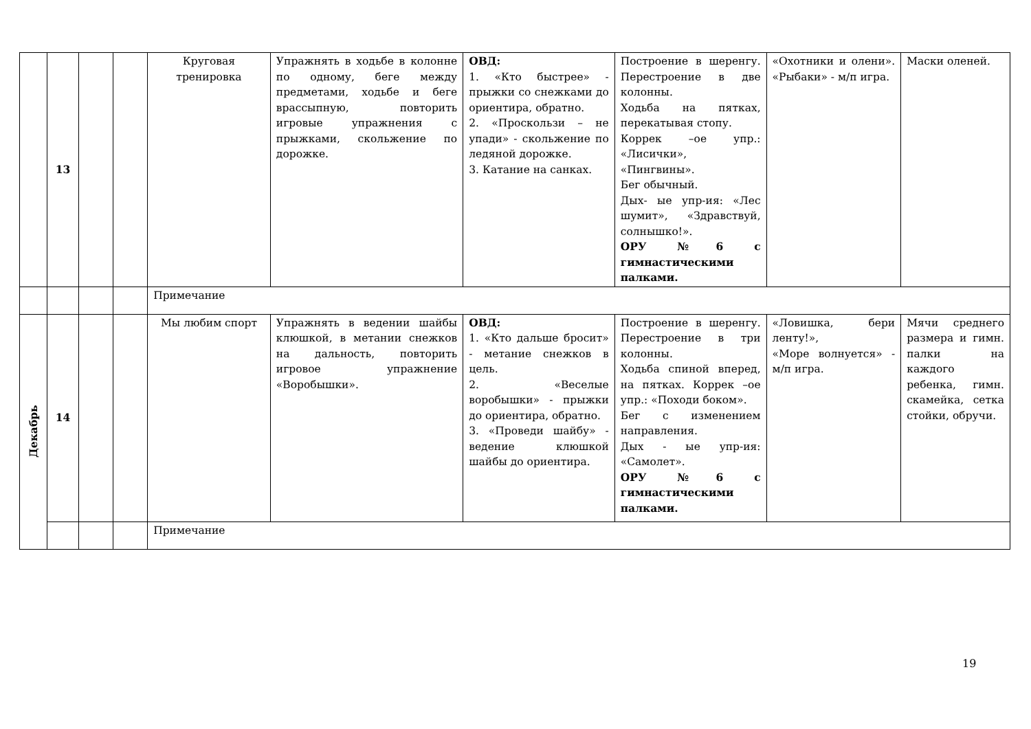| | 13 | | | Круговая тренировка | Упражнять в ходьбе в колонне по одному, беге между предметами, ходьбе и беге врассыпную, повторить игровые упражнения с прыжками, скольжение по дорожке. | ОВД: 1. «Кто быстрее» - прыжки со снежками до ориентира, обратно. 2. «Проскользи – не упади» - скольжение по ледяной дорожке. 3. Катание на санках. | Построение в шеренгу. Перестроение в две колонны. Ходьба на пятках, перекатывая стопу. Коррек –ое упр.: «Лисички», «Пингвины». Бег обычный. Дых- ые упр-ия: «Лес шумит», «Здравствуй, солнышко!». ОРУ №6 с гимнастическими палками. | «Охотники и олени». «Рыбаки» - м/п игра. | Маски оленей. |
| | | | | Примечание | | | | | |
| Декабрь | 14 | | | Мы любим спорт | Упражнять в ведении шайбы клюшкой, в метании снежков на дальность, повторить игровое упражнение «Воробышки». | ОВД: 1. «Кто дальше бросит» - метание снежков в цель. 2. «Веселые воробышки» - прыжки до ориентира, обратно. 3. «Проведи шайбу» - ведение клюшкой шайбы до ориентира. | Построение в шеренгу. Перестроение в три колонны. Ходьба спиной вперед, на пятках. Коррек –ое упр.: «Походи боком». Бег с изменением направления. Дых - ые упр-ия: «Самолет». ОРУ №6 с гимнастическими палками. | «Ловишка, бери ленту!», «Море волнуется» - м/п игра. | Мячи среднего размера и гимн. палки на каждого ребенка, гимн. скамейка, сетка стойки, обручи. |
| | | | | Примечание | | | | | |
19